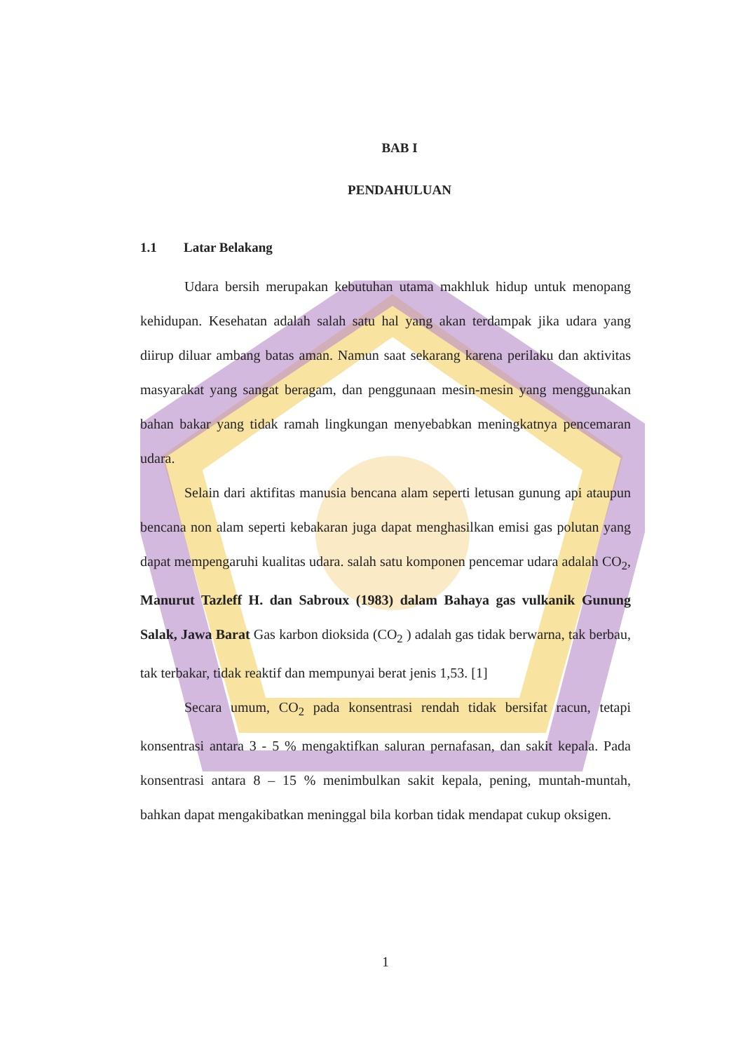BAB I
PENDAHULUAN
1.1 Latar Belakang
Udara bersih merupakan kebutuhan utama makhluk hidup untuk menopang kehidupan. Kesehatan adalah salah satu hal yang akan terdampak jika udara yang diirup diluar ambang batas aman. Namun saat sekarang karena perilaku dan aktivitas masyarakat yang sangat beragam, dan penggunaan mesin-mesin yang menggunakan bahan bakar yang tidak ramah lingkungan menyebabkan meningkatnya pencemaran udara.
Selain dari aktifitas manusia bencana alam seperti letusan gunung api ataupun bencana non alam seperti kebakaran juga dapat menghasilkan emisi gas polutan yang dapat mempengaruhi kualitas udara. salah satu komponen pencemar udara adalah CO<sub>2</sub>, Manurut Tazleff H. dan Sabroux (1983) dalam Bahaya gas vulkanik Gunung Salak, Jawa Barat Gas karbon dioksida (CO<sub>2</sub> ) adalah gas tidak berwarna, tak berbau, tak terbakar, tidak reaktif dan mempunyai berat jenis 1,53. [1]
Secara umum, CO<sub>2</sub> pada konsentrasi rendah tidak bersifat racun, tetapi konsentrasi antara 3 - 5 % mengaktifkan saluran pernafasan, dan sakit kepala. Pada konsentrasi antara 8 – 15 % menimbulkan sakit kepala, pening, muntah-muntah, bahkan dapat mengakibatkan meninggal bila korban tidak mendapat cukup oksigen.
1